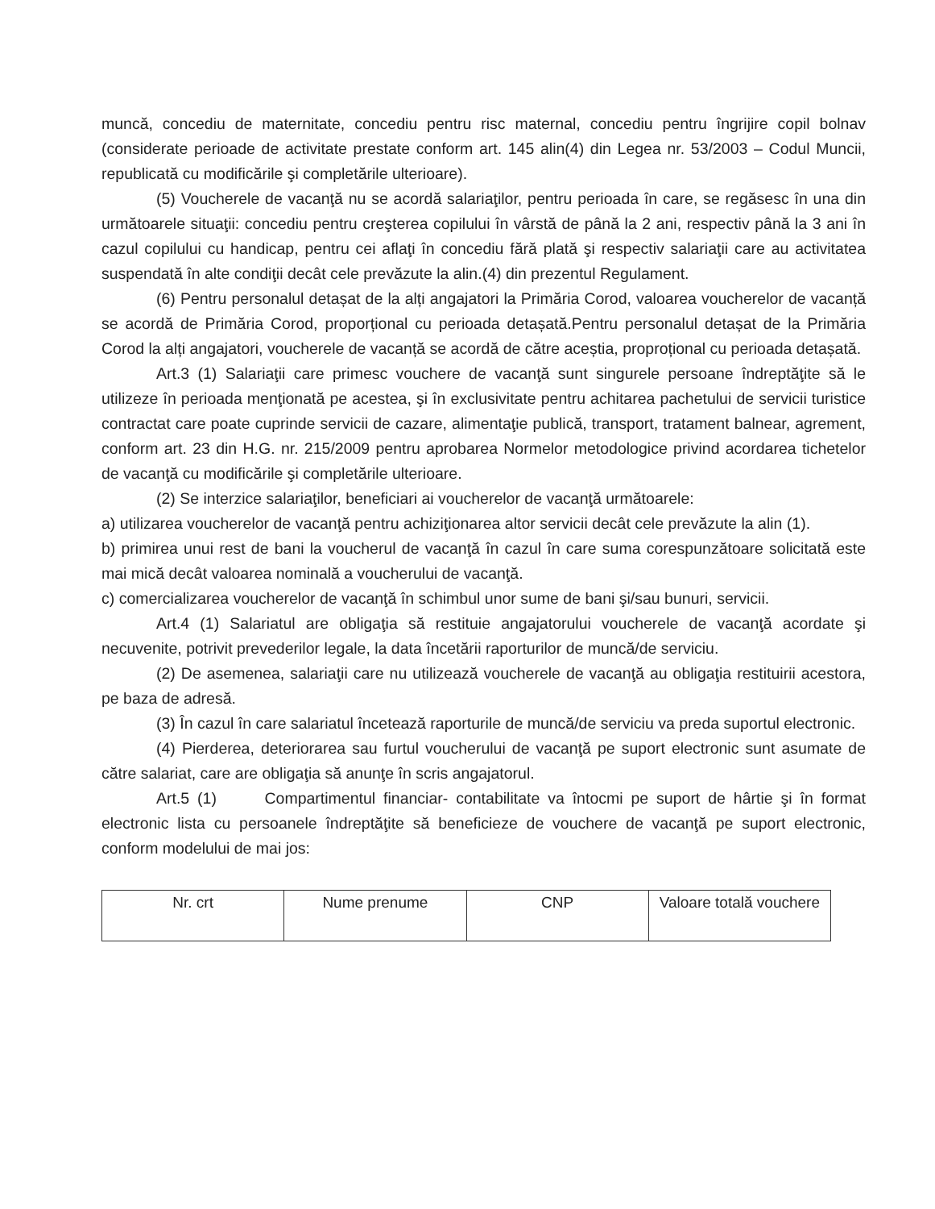muncă, concediu de maternitate, concediu pentru risc maternal, concediu pentru îngrijire copil bolnav (considerate perioade de activitate prestate conform art. 145 alin(4) din Legea nr. 53/2003 – Codul Muncii, republicată cu modificările şi completările ulterioare).
(5) Voucherele de vacanţă nu se acordă salariaţilor, pentru perioada în care, se regăsesc în una din următoarele situaţii: concediu pentru creşterea copilului în vârstă de până la 2 ani, respectiv până la 3 ani în cazul copilului cu handicap, pentru cei aflaţi în concediu fără plată şi respectiv salariaţii care au activitatea suspendată în alte condiţii decât cele prevăzute la alin.(4) din prezentul Regulament.
(6) Pentru personalul detașat de la alți angajatori la Primăria Corod, valoarea voucherelor de vacanță se acordă de Primăria Corod, proporțional cu perioada detașată.Pentru personalul detașat de la Primăria Corod la alți angajatori, voucherele de vacanță se acordă de către aceștia, proproțional cu perioada detașată.
Art.3 (1) Salariaţii care primesc vouchere de vacanţă sunt singurele persoane îndreptăţite să le utilizeze în perioada menţionată pe acestea, şi în exclusivitate pentru achitarea pachetului de servicii turistice contractat care poate cuprinde servicii de cazare, alimentaţie publică, transport, tratament balnear, agrement, conform art. 23 din H.G. nr. 215/2009 pentru aprobarea Normelor metodologice privind acordarea tichetelor de vacanţă cu modificările şi completările ulterioare.
(2) Se interzice salariaţilor, beneficiari ai voucherelor de vacanţă următoarele:
a) utilizarea voucherelor de vacanţă pentru achiziţionarea altor servicii decât cele prevăzute la alin (1).
b) primirea unui rest de bani la voucherul de vacanţă în cazul în care suma corespunzătoare solicitată este mai mică decât valoarea nominală a voucherului de vacanţă.
c) comercializarea voucherelor de vacanţă în schimbul unor sume de bani şi/sau bunuri, servicii.
Art.4 (1) Salariatul are obligaţia să restituie angajatorului voucherele de vacanţă acordate şi necuvenite, potrivit prevederilor legale, la data încetării raporturilor de muncă/de serviciu.
(2) De asemenea, salariaţii care nu utilizează voucherele de vacanţă au obligaţia restituirii acestora, pe baza de adresă.
(3) În cazul în care salariatul încetează raporturile de muncă/de serviciu va preda suportul electronic.
(4) Pierderea, deteriorarea sau furtul voucherului de vacanţă pe suport electronic sunt asumate de către salariat, care are obligaţia să anunţe în scris angajatorul.
Art.5 (1) Compartimentul financiar- contabilitate va întocmi pe suport de hârtie şi în format electronic lista cu persoanele îndreptăţite să beneficieze de vouchere de vacanţă pe suport electronic, conform modelului de mai jos:
| Nr. crt | Nume prenume | CNP | Valoare totală vouchere |